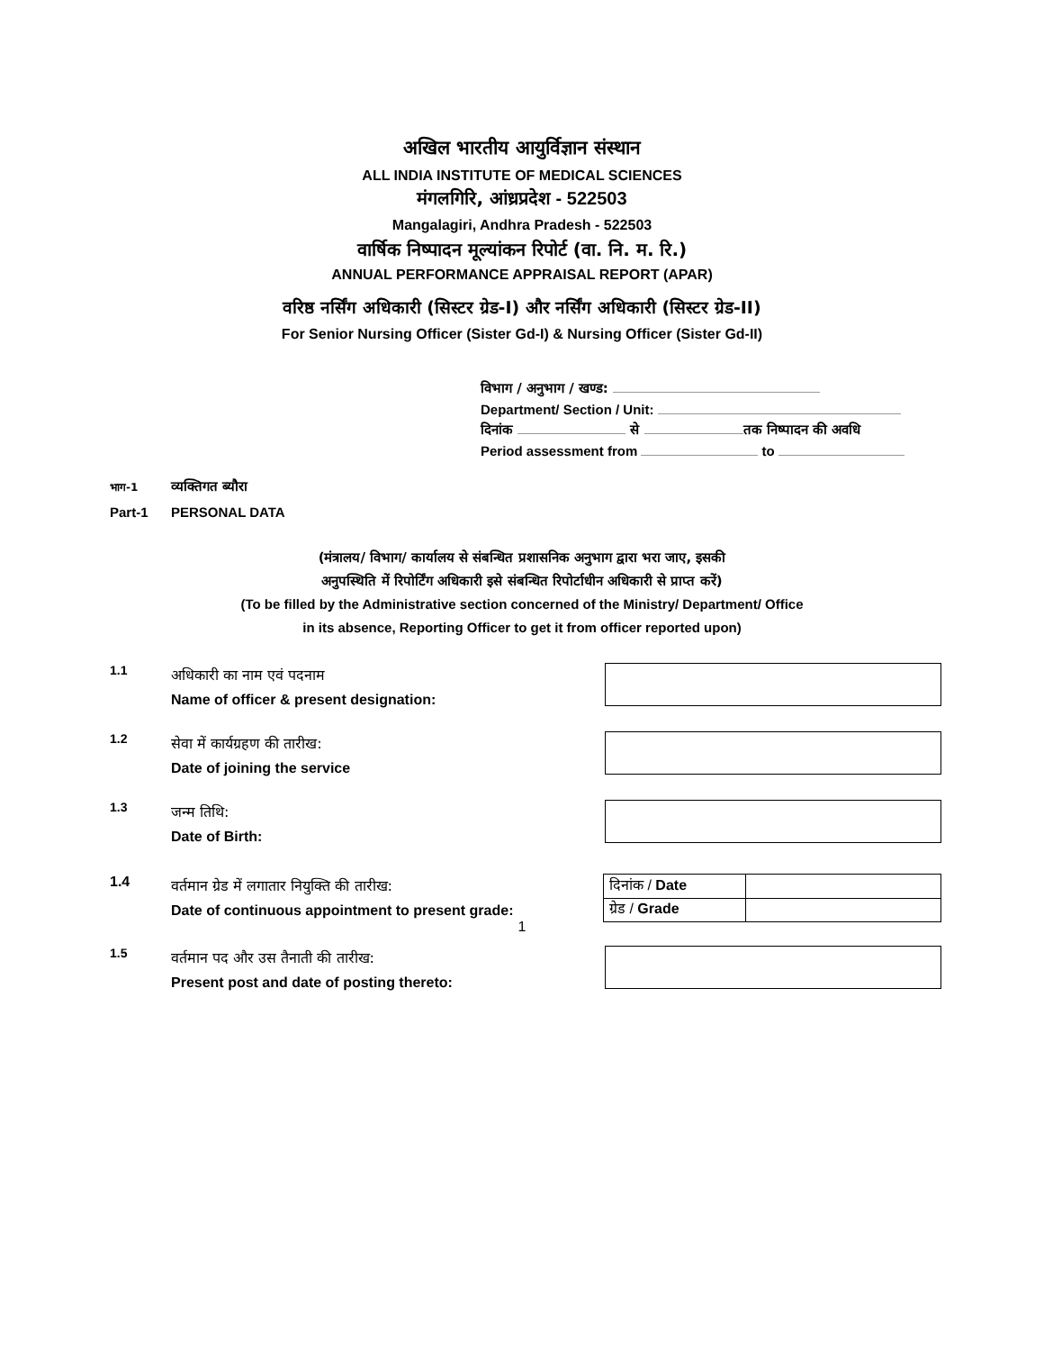अखिल भारतीय आयुर्विज्ञान संस्थान
ALL INDIA INSTITUTE OF MEDICAL SCIENCES
मंगलगिरि, आंध्रप्रदेश - 522503
Mangalagiri, Andhra Pradesh - 522503
वार्षिक निष्पादन मूल्यांकन रिपोर्ट (वा. नि. म. रि.)
ANNUAL PERFORMANCE APPRAISAL REPORT (APAR)
वरिष्ठ नर्सिंग अधिकारी (सिस्टर ग्रेड-I) और नर्सिंग अधिकारी (सिस्टर ग्रेड-II)
For Senior Nursing Officer (Sister Gd-I) & Nursing Officer (Sister Gd-II)
विभाग / अनुभाग / खण्ड:
Department/ Section / Unit:
दिनांक से तक निष्पादन की अवधि
Period assessment from to
भाग-1 व्यक्तिगत ब्यौरा
Part-1 PERSONAL DATA
(मंत्रालय/ विभाग/ कार्यालय से संबन्धित प्रशासनिक अनुभाग द्वारा भरा जाए, इसकी
अनुपस्थिति में रिपोर्टिंग अधिकारी इसे संबन्धित रिपोर्टाधीन अधिकारी से प्राप्त करें)
(To be filled by the Administrative section concerned of the Ministry/ Department/ Office
in its absence, Reporting Officer to get it from officer reported upon)
1.1
अधिकारी का नाम एवं पदनाम
Name of officer & present designation:
1.2
सेवा में कार्यग्रहण की तारीख:
Date of joining the service
1.3
जन्म तिथि:
Date of Birth:
1.4
वर्तमान ग्रेड में लगातार नियुक्ति की तारीख:
Date of continuous appointment to present grade:
| दिनांक / Date | |
| ग्रेड / Grade | |
1.5
वर्तमान पद और उस तैनाती की तारीख:
Present post and date of posting thereto:
1